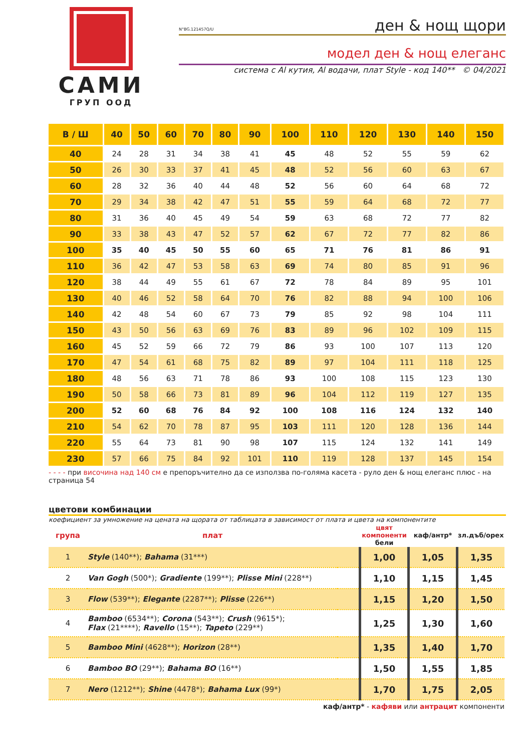САМИ
ГРУП ООД
N°BG.121457Q/U
ден & нощ щори
модел ден & нощ елеганс
система с Al кутия, Al водачи, плат Style - код 140** © 04/2021
| В / Ш | 40 | 50 | 60 | 70 | 80 | 90 | 100 | 110 | 120 | 130 | 140 | 150 |
| --- | --- | --- | --- | --- | --- | --- | --- | --- | --- | --- | --- | --- |
| 40 | 24 | 28 | 31 | 34 | 38 | 41 | 45 | 48 | 52 | 55 | 59 | 62 |
| 50 | 26 | 30 | 33 | 37 | 41 | 45 | 48 | 52 | 56 | 60 | 63 | 67 |
| 60 | 28 | 32 | 36 | 40 | 44 | 48 | 52 | 56 | 60 | 64 | 68 | 72 |
| 70 | 29 | 34 | 38 | 42 | 47 | 51 | 55 | 59 | 64 | 68 | 72 | 77 |
| 80 | 31 | 36 | 40 | 45 | 49 | 54 | 59 | 63 | 68 | 72 | 77 | 82 |
| 90 | 33 | 38 | 43 | 47 | 52 | 57 | 62 | 67 | 72 | 77 | 82 | 86 |
| 100 | 35 | 40 | 45 | 50 | 55 | 60 | 65 | 71 | 76 | 81 | 86 | 91 |
| 110 | 36 | 42 | 47 | 53 | 58 | 63 | 69 | 74 | 80 | 85 | 91 | 96 |
| 120 | 38 | 44 | 49 | 55 | 61 | 67 | 72 | 78 | 84 | 89 | 95 | 101 |
| 130 | 40 | 46 | 52 | 58 | 64 | 70 | 76 | 82 | 88 | 94 | 100 | 106 |
| 140 | 42 | 48 | 54 | 60 | 67 | 73 | 79 | 85 | 92 | 98 | 104 | 111 |
| 150 | 43 | 50 | 56 | 63 | 69 | 76 | 83 | 89 | 96 | 102 | 109 | 115 |
| 160 | 45 | 52 | 59 | 66 | 72 | 79 | 86 | 93 | 100 | 107 | 113 | 120 |
| 170 | 47 | 54 | 61 | 68 | 75 | 82 | 89 | 97 | 104 | 111 | 118 | 125 |
| 180 | 48 | 56 | 63 | 71 | 78 | 86 | 93 | 100 | 108 | 115 | 123 | 130 |
| 190 | 50 | 58 | 66 | 73 | 81 | 89 | 96 | 104 | 112 | 119 | 127 | 135 |
| 200 | 52 | 60 | 68 | 76 | 84 | 92 | 100 | 108 | 116 | 124 | 132 | 140 |
| 210 | 54 | 62 | 70 | 78 | 87 | 95 | 103 | 111 | 120 | 128 | 136 | 144 |
| 220 | 55 | 64 | 73 | 81 | 90 | 98 | 107 | 115 | 124 | 132 | 141 | 149 |
| 230 | 57 | 66 | 75 | 84 | 92 | 101 | 110 | 119 | 128 | 137 | 145 | 154 |
- - - - при височина над 140 см е препоръчително да се използва по-голяма касета - руло ден & нощ елеганс плюс - на страница 54
цветови комбинации
коефициент за умножение на цената на щората от таблицата в зависимост от плата и цвета на компонентите
| група | плат | | цвят компоненти бели | каф/антр* | зл.дъб/орех |
| 1 | Style (140**); Bahama (31***) | | 1,00 | 1,05 | 1,35 |
| 2 | Van Gogh (500*); Gradiente (199**); Plisse Mini (228**) | | 1,10 | 1,15 | 1,45 |
| 3 | Flow (539**); Elegante (2287**); Plisse (226**) | | 1,15 | 1,20 | 1,50 |
| 4 | Bamboo (6534**); Corona (543**); Crush (9615*); Flax (21****); Ravello (15**); Tapeto (229**) | | 1,25 | 1,30 | 1,60 |
| 5 | Bamboo Mini (4628**); Horizon (28**) | | 1,35 | 1,40 | 1,70 |
| 6 | Bamboo BO (29**); Bahama BO (16**) | | 1,50 | 1,55 | 1,85 |
| 7 | Nero (1212**); Shine (4478*); Bahama Lux (99*) | | 1,70 | 1,75 | 2,05 |
каф/антр* - кафяви или антрацит компоненти